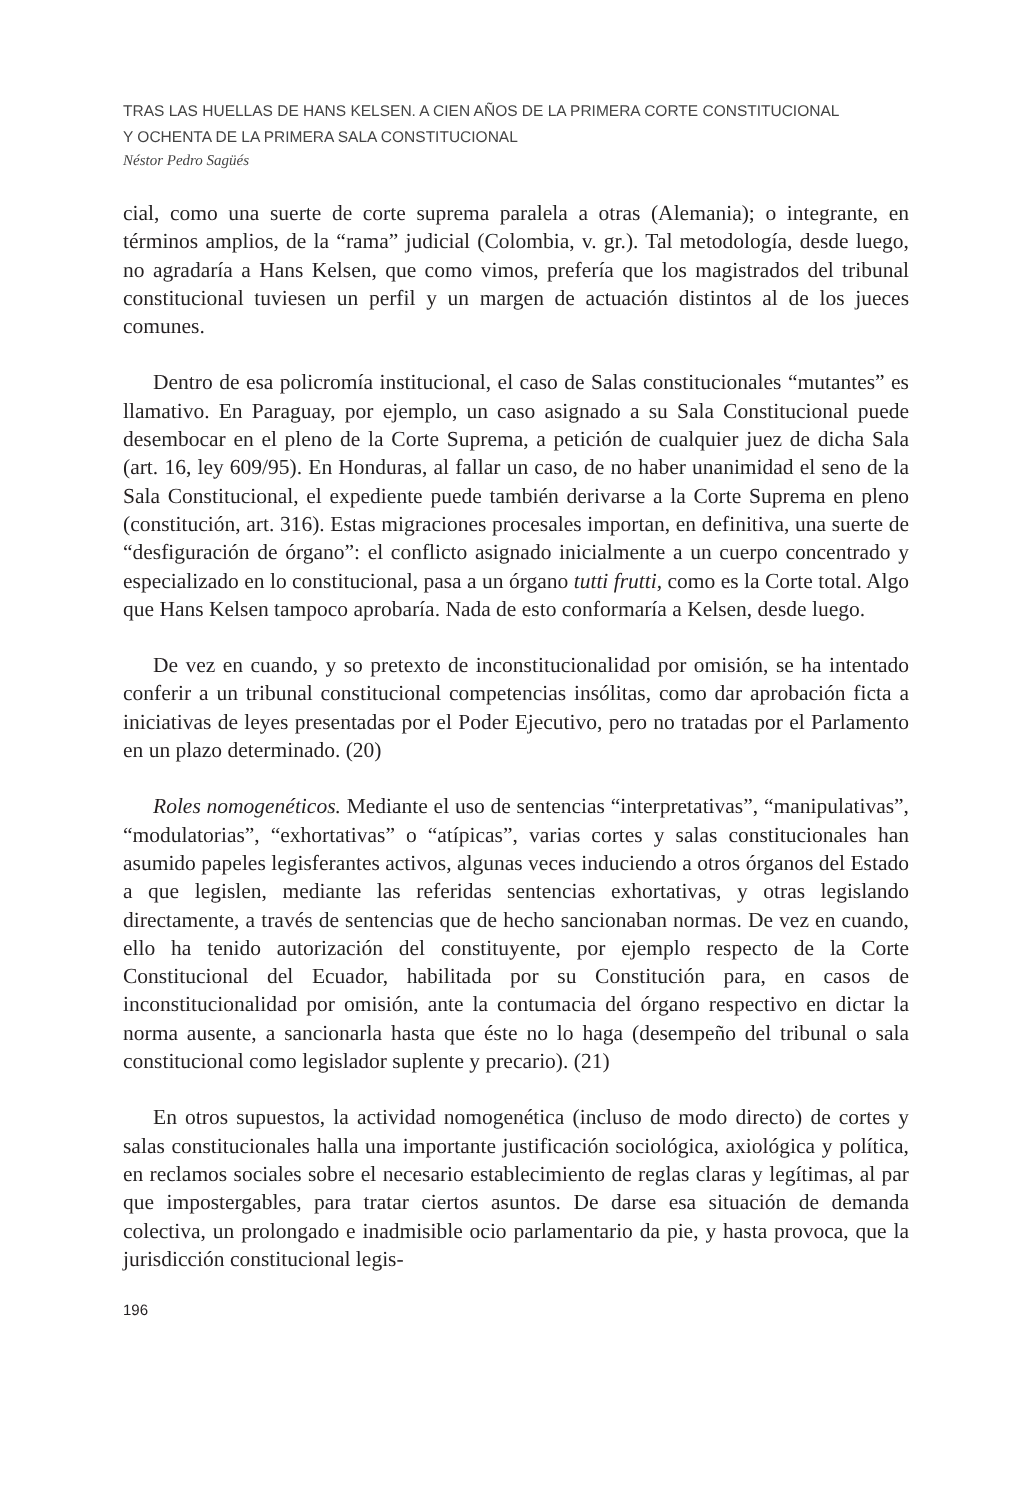TRAS LAS HUELLAS DE HANS KELSEN. A CIEN AÑOS DE LA PRIMERA CORTE CONSTITUCIONAL
Y OCHENTA DE LA PRIMERA SALA CONSTITUCIONAL
Néstor Pedro Sagüés
cial, como una suerte de corte suprema paralela a otras (Alemania); o integrante, en términos amplios, de la “rama” judicial (Colombia, v. gr.). Tal metodología, desde luego, no agradaría a Hans Kelsen, que como vimos, prefería que los magistrados del tribunal constitucional tuviesen un perfil y un margen de actuación distintos al de los jueces comunes.
Dentro de esa policromía institucional, el caso de Salas constitucionales “mutantes” es llamativo. En Paraguay, por ejemplo, un caso asignado a su Sala Constitucional puede desembocar en el pleno de la Corte Suprema, a petición de cualquier juez de dicha Sala (art. 16, ley 609/95). En Honduras, al fallar un caso, de no haber unanimidad el seno de la Sala Constitucional, el expediente puede también derivarse a la Corte Suprema en pleno (constitución, art. 316). Estas migraciones procesales importan, en definitiva, una suerte de “desfiguración de órgano”: el conflicto asignado inicialmente a un cuerpo concentrado y especializado en lo constitucional, pasa a un órgano tutti frutti, como es la Corte total. Algo que Hans Kelsen tampoco aprobaría. Nada de esto conformaría a Kelsen, desde luego.
De vez en cuando, y so pretexto de inconstitucionalidad por omisión, se ha intentado conferir a un tribunal constitucional competencias insólitas, como dar aprobación ficta a iniciativas de leyes presentadas por el Poder Ejecutivo, pero no tratadas por el Parlamento en un plazo determinado. (20)
Roles nomogenéticos. Mediante el uso de sentencias “interpretativas”, “manipulativas”, “modulatorias”, “exhortativas” o “atípicas”, varias cortes y salas constitucionales han asumido papeles legisferantes activos, algunas veces induciendo a otros órganos del Estado a que legislen, mediante las referidas sentencias exhortativas, y otras legislando directamente, a través de sentencias que de hecho sancionaban normas. De vez en cuando, ello ha tenido autorización del constituyente, por ejemplo respecto de la Corte Constitucional del Ecuador, habilitada por su Constitución para, en casos de inconstitucionalidad por omisión, ante la contumacia del órgano respectivo en dictar la norma ausente, a sancionarla hasta que éste no lo haga (desempeño del tribunal o sala constitucional como legislador suplente y precario). (21)
En otros supuestos, la actividad nomogenética (incluso de modo directo) de cortes y salas constitucionales halla una importante justificación sociológica, axiológica y política, en reclamos sociales sobre el necesario establecimiento de reglas claras y legítimas, al par que impostergables, para tratar ciertos asuntos. De darse esa situación de demanda colectiva, un prolongado e inadmisible ocio parlamentario da pie, y hasta provoca, que la jurisdicción constitucional legis-
196